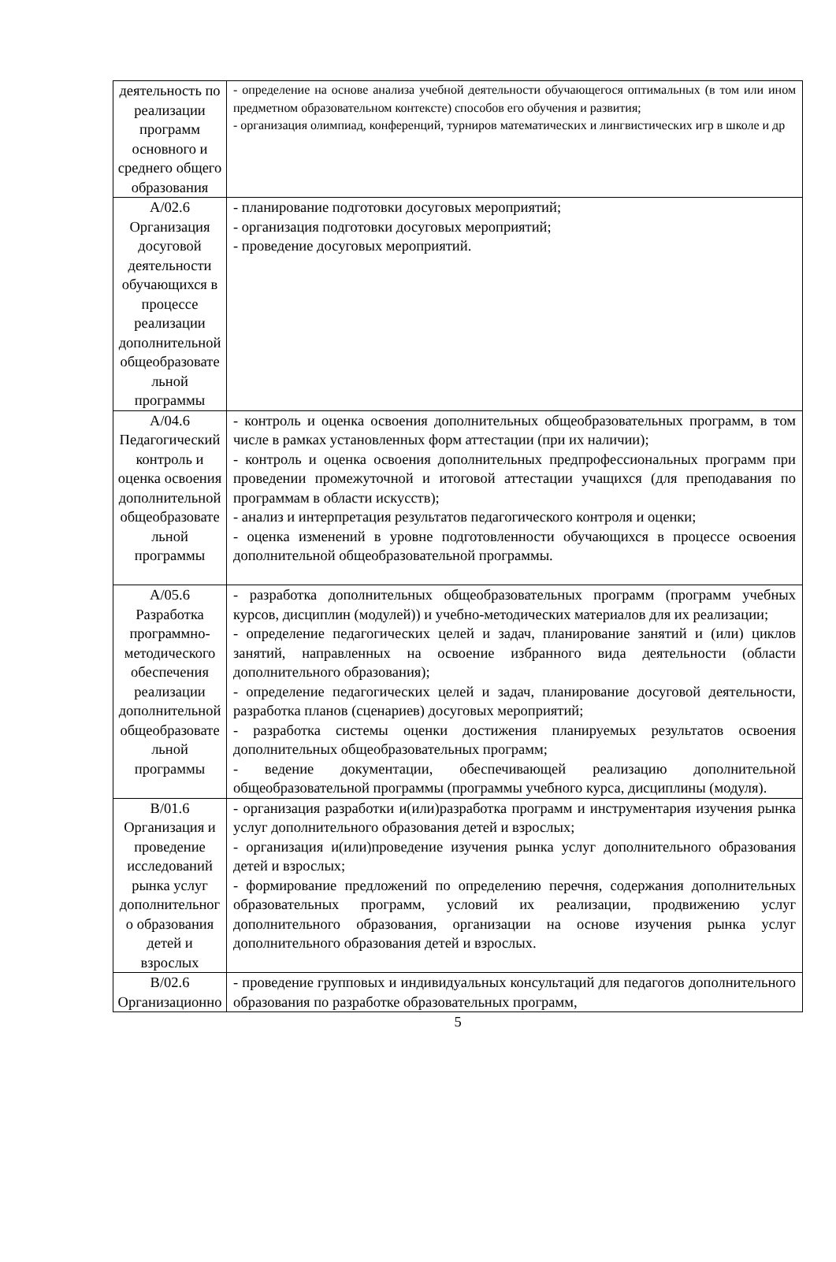| деятельность по реализации программ основного и среднего общего образования | - определение на основе анализа учебной деятельности обучающегося оптимальных (в том или ином предметном образовательном контексте) способов его обучения и развития; - организация олимпиад, конференций, турниров математических и лингвистических игр в школе и др |
| А/02.6 Организация досуговой деятельности обучающихся в процессе реализации дополнительной общеобразовате льной программы | - планирование подготовки досуговых мероприятий; - организация подготовки досуговых мероприятий; - проведение досуговых мероприятий. |
| А/04.6 Педагогический контроль и оценка освоения дополнительной общеобразовате льной программы | - контроль и оценка освоения дополнительных общеобразовательных программ, в том числе в рамках установленных форм аттестации (при их наличии); - контроль и оценка освоения дополнительных предпрофессиональных программ при проведении промежуточной и итоговой аттестации учащихся (для преподавания по программам в области искусств); - анализ и интерпретация результатов педагогического контроля и оценки; - оценка изменений в уровне подготовленности обучающихся в процессе освоения дополнительной общеобразовательной программы. |
| А/05.6 Разработка программно-методического обеспечения реализации дополнительной общеобразовате льной программы | - разработка дополнительных общеобразовательных программ (программ учебных курсов, дисциплин (модулей)) и учебно-методических материалов для их реализации; - определение педагогических целей и задач, планирование занятий и (или) циклов занятий, направленных на освоение избранного вида деятельности (области дополнительного образования); - определение педагогических целей и задач, планирование досуговой деятельности, разработка планов (сценариев) досуговых мероприятий; - разработка системы оценки достижения планируемых результатов освоения дополнительных общеобразовательных программ; - ведение документации, обеспечивающей реализацию дополнительной общеобразовательной программы (программы учебного курса, дисциплины (модуля). |
| В/01.6 Организация и проведение исследований рынка услуг дополнительног о образования детей и взрослых | - организация разработки и(или)разработка программ и инструментария изучения рынка услуг дополнительного образования детей и взрослых; - организация и(или)проведение изучения рынка услуг дополнительного образования детей и взрослых; - формирование предложений по определению перечня, содержания дополнительных образовательных программ, условий их реализации, продвижению услуг дополнительного образования, организации на основе изучения рынка услуг дополнительного образования детей и взрослых. |
| В/02.6 Организационно | - проведение групповых и индивидуальных консультаций для педагогов дополнительного образования по разработке образовательных программ, |
5